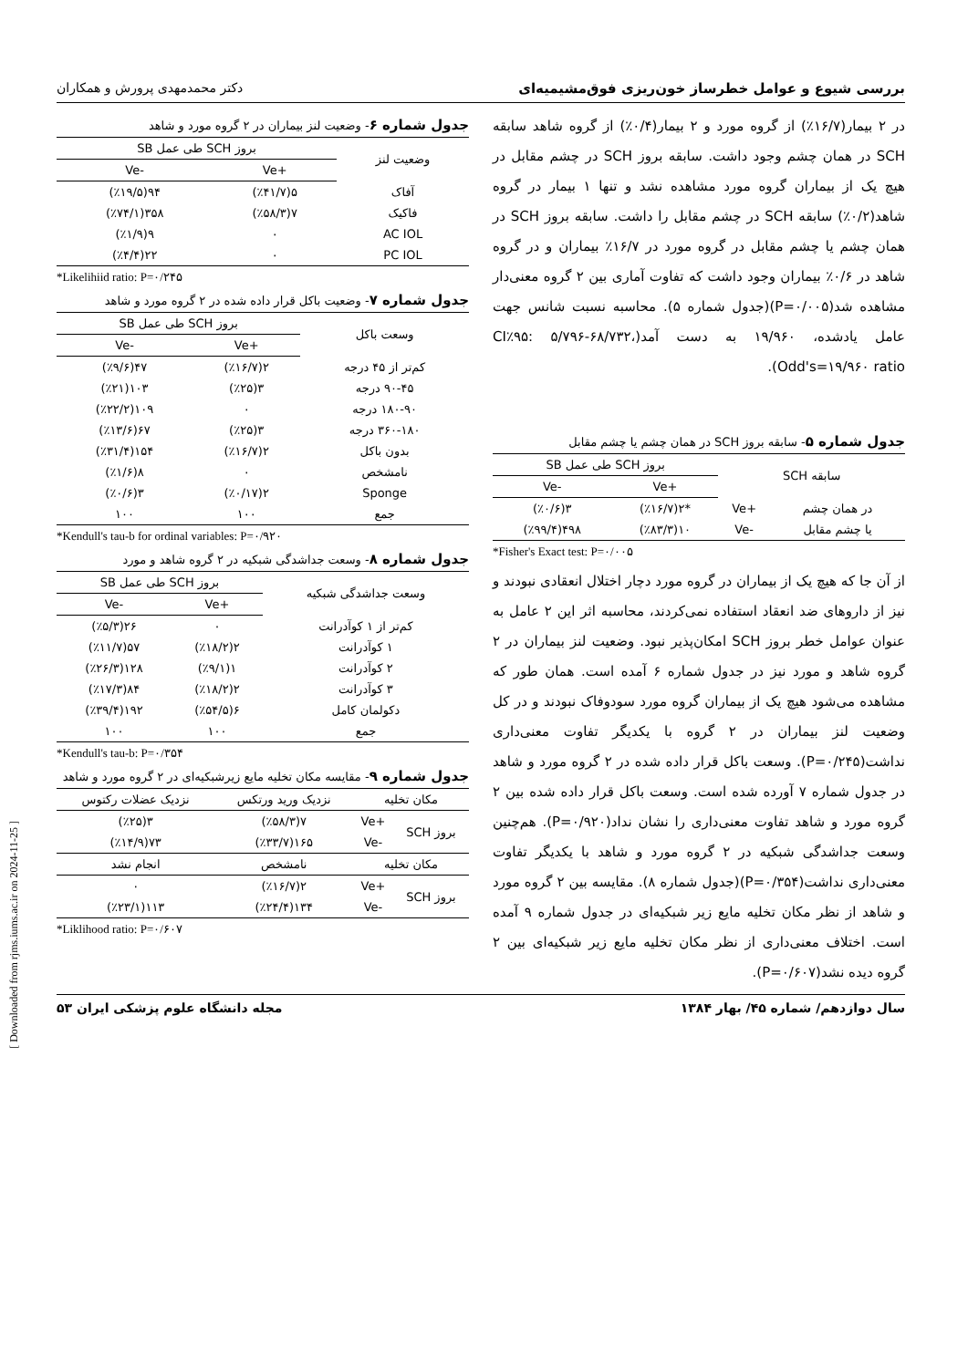بررسی شیوع و عوامل خطرساز خون‌ریزی فوق‌مشیمیه‌ای دکتر محمدمهدی پرورش و همکاران
در ۲ بیمار(۱۶/۷٪) از گروه مورد و ۲ بیمار(۰/۴٪) از گروه شاهد سابقه SCH در همان چشم وجود داشت. سابقه بروز SCH در چشم مقابل در هیچ یک از بیماران گروه مورد مشاهده نشد و تنها ۱ بیمار در گروه شاهد(۰/۲٪) سابقه SCH در چشم مقابل را داشت. سابقه بروز SCH در همان چشم یا چشم مقابل در گروه مورد در ۱۶/۷٪ بیماران و در گروه شاهد در ۰/۶٪ بیماران وجود داشت که تفاوت آماری بین ۲ گروه معنی‌دار مشاهده شد(P=۰/۰۰۵)(جدول شماره ۵). محاسبه نسبت شانس جهت عامل یادشده، ۱۹/۹۶۰ به دست آمد(CI٪۹۵: ۵/۷۹۶-۶۸/۷۳۲، Odd's=۱۹/۹۶۰ ratio).
جدول شماره ۵- سابقه بروز SCH در همان چشم یا چشم مقابل
| سابقه SCH | | بروز SCH طی عمل SB | |
| --- | --- | --- | --- |
| | | +Ve | -Ve |
| در همان چشم | +Ve | *۲(٪۱۶/۷) | ۳(٪۰/۶) |
| یا چشم مقابل | -Ve | ۱۰(٪۸۳/۳) | ۴۹۸(٪۹۹/۴) |
*Fisher's Exact test: P=۰/۰۰۵
از آن جا که هیچ یک از بیماران در گروه مورد دچار اختلال انعقادی نبودند و نیز از داروهای ضد انعقاد استفاده نمی‌کردند، محاسبه اثر این ۲ عامل به عنوان عوامل خطر بروز SCH امکان‌پذیر نبود. وضعیت لنز بیماران در ۲ گروه شاهد و مورد نیز در جدول شماره ۶ آمده است. همان طور که مشاهده می‌شود هیچ یک از بیماران گروه مورد سودوفاک نبودند و در کل وضعیت لنز بیماران در ۲ گروه با یکدیگر تفاوت معنی‌داری نداشت(P=۰/۲۴۵). وسعت باکل قرار داده شده در ۲ گروه مورد و شاهد در جدول شماره ۷ آورده شده است. وسعت باکل قرار داده شده بین ۲ گروه مورد و شاهد تفاوت معنی‌داری را نشان نداد(P=۰/۹۲۰). هم‌چنین وسعت جداشدگی شبکیه در ۲ گروه مورد و شاهد با یکدیگر تفاوت معنی‌داری نداشت(P=۰/۳۵۴)(جدول شماره ۸). مقایسه بین ۲ گروه مورد و شاهد از نظر مکان تخلیه مایع زیر شبکیه‌ای در جدول شماره ۹ آمده است. اختلاف معنی‌داری از نظر مکان تخلیه مایع زیر شبکیه‌ای بین ۲ گروه دیده نشد(P=۰/۶۰۷).
جدول شماره ۶- وضعیت لنز بیماران در ۲ گروه مورد و شاهد
| وضعیت لنز | بروز SCH طی عمل SB | |
| --- | --- | --- |
| | +Ve | -Ve |
| آفاک | ۵(٪۴۱/۷) | ۹۴(٪۱۹/۵) |
| فاکیک | ۷(٪۵۸/۳) | ۳۵۸(٪۷۴/۱) |
| AC IOL | ۰ | ۹(٪۱/۹) |
| PC IOL | ۰ | ۲۲(٪۴/۴) |
*Likelihiid ratio: P=۰/۲۴۵
جدول شماره ۷- وضعیت باکل قرار داده شده در ۲ گروه مورد و شاهد
| وسعت باکل | بروز SCH طی عمل SB | |
| --- | --- | --- |
| | +Ve | -Ve |
| کم‌تر از ۴۵ درجه | ۲(٪۱۶/۷) | ۴۷(٪۹/۶) |
| ۹۰-۴۵ درجه | ۳(٪۲۵) | ۱۰۳(٪۲۱) |
| ۱۸۰-۹۰ درجه | ۰ | ۱۰۹(٪۲۲/۲) |
| ۳۶۰-۱۸۰ درجه | ۳(٪۲۵) | ۶۷(٪۱۳/۶) |
| بدون باکل | ۲(٪۱۶/۷) | ۱۵۴(٪۳۱/۴) |
| نامشخص | ۰ | ۸(٪۱/۶) |
| Sponge | ۲(٪۰/۱۷) | ۳(٪۰/۶) |
| جمع | ۱۰۰ | ۱۰۰ |
*Kendull's tau-b for ordinal variables: P=۰/۹۲۰
جدول شماره ۸- وسعت جداشدگی شبکیه در ۲ گروه شاهد و مورد
| وسعت جداشدگی شبکیه | بروز SCH طی عمل SB | |
| --- | --- | --- |
| | +Ve | -Ve |
| کم‌تر از ۱ کوآدرانت | ۰ | ۲۶(٪۵/۳) |
| ۱ کوآدرانت | ۲(٪۱۸/۲) | ۵۷(٪۱۱/۷) |
| ۲ کوآدرانت | ۱(٪۹/۱) | ۱۲۸(٪۲۶/۳) |
| ۳ کوآدرانت | ۲(٪۱۸/۲) | ۸۴(٪۱۷/۳) |
| دکولمان کامل | ۶(٪۵۴/۵) | ۱۹۲(٪۳۹/۴) |
| جمع | ۱۰۰ | ۱۰۰ |
*Kendull's tau-b: P=۰/۳۵۴
جدول شماره ۹- مقایسه مکان تخلیه مایع زیرشبکیه‌ای در ۲ گروه مورد و شاهد
| مکان تخلیه | | نزدیک ورید ورتکس | نزدیک عضلات رکتوس |
| --- | --- | --- | --- |
| بروز SCH | +Ve | ۷(٪۵۸/۳) | ۳(٪۲۵) |
| | -Ve | ۱۶۵(٪۳۳/۷) | ۷۳(٪۱۴/۹) |
| مکان تخلیه | | نامشخص | انجام نشد |
| بروز SCH | +Ve | ۲(٪۱۶/۷) | ۰ |
| | -Ve | ۱۳۴(٪۲۴/۴) | ۱۱۳(٪۲۳/۱) |
*Liklihood ratio: P=۰/۶۰۷
سال دوازدهم/ شماره ۴۵/ بهار ۱۳۸۴ مجله دانشگاه علوم پزشکی ایران ۵۳
[ Downloaded from rjms.iums.ac.ir on 2024-11-25 ]